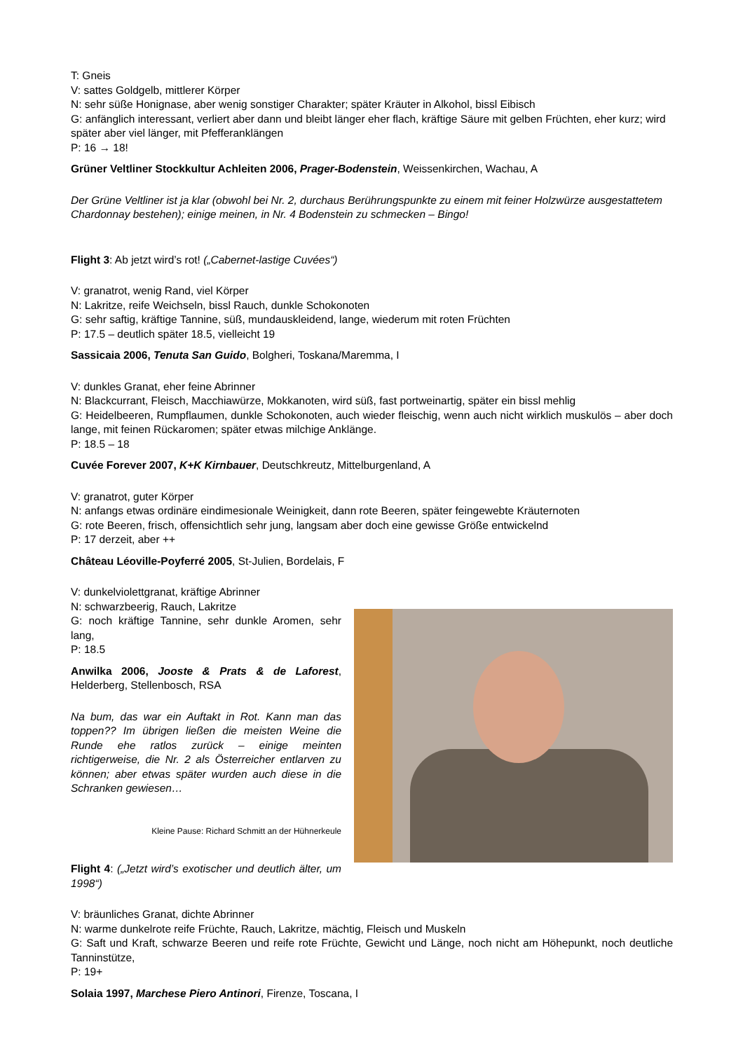T: Gneis
V: sattes Goldgelb, mittlerer Körper
N: sehr süße Honignase, aber wenig sonstiger Charakter; später Kräuter in Alkohol, bissl Eibisch
G: anfänglich interessant, verliert aber dann und bleibt länger eher flach, kräftige Säure mit gelben Früchten, eher kurz; wird später aber viel länger, mit Pfefferanklängen
P: 16 → 18!
Grüner Veltliner Stockkultur Achleiten 2006, Prager-Bodenstein, Weissenkirchen, Wachau, A
Der Grüne Veltliner ist ja klar (obwohl bei Nr. 2, durchaus Berührungspunkte zu einem mit feiner Holzwürze ausgestattetem Chardonnay bestehen); einige meinen, in Nr. 4 Bodenstein zu schmecken – Bingo!
Flight 3: Ab jetzt wird’s rot! („Cabernet-lastige Cuvées“)
V: granatrot, wenig Rand, viel Körper
N: Lakritze, reife Weichseln, bissl Rauch, dunkle Schokonoten
G: sehr saftig, kräftige Tannine, süß, mundauskleidend, lange, wiederum mit roten Früchten
P: 17.5 – deutlich später 18.5, vielleicht 19
Sassicaia 2006, Tenuta San Guido, Bolgheri, Toskana/Maremma, I
V: dunkles Granat, eher feine Abrinner
N: Blackcurrant, Fleisch, Macchiawürze, Mokkanoten, wird süß, fast portweinartig, später ein bissl mehlig
G: Heidelbeeren, Rumpflaumen, dunkle Schokonoten, auch wieder fleischig, wenn auch nicht wirklich muskulös – aber doch lange, mit feinen Rückaromen; später etwas milchige Anklänge.
P: 18.5 – 18
Cuvée Forever 2007, K+K Kirnbauer, Deutschkreutz, Mittelburgenland, A
V: granatrot, guter Körper
N: anfangs etwas ordinäre eindimesionale Weinigkeit, dann rote Beeren, später feingewebte Kräuternoten
G: rote Beeren, frisch, offensichtlich sehr jung, langsam aber doch eine gewisse Größe entwickelnd
P: 17 derzeit, aber ++
Château Léoville-Poyferré 2005, St-Julien, Bordelais, F
V: dunkelviolettgranat, kräftige Abrinner
N: schwarzbeerig, Rauch, Lakritze
G: noch kräftige Tannine, sehr dunkle Aromen, sehr lang,
P: 18.5
Anwilka 2006, Jooste & Prats & de Laforest, Helderberg, Stellenbosch, RSA
Na bum, das war ein Auftakt in Rot. Kann man das toppen?? Im übrigen ließen die meisten Weine die Runde ehe ratlos zurück – einige meinten richtigerweise, die Nr. 2 als Österreicher entlarven zu können; aber etwas später wurden auch diese in die Schranken gewiesen…
Kleine Pause: Richard Schmitt an der Hühnerkeule
Flight 4: („Jetzt wird’s exotischer und deutlich älter, um 1998“)
V: bräunliches Granat, dichte Abrinner
N: warme dunkelrote reife Früchte, Rauch, Lakritze, mächtig, Fleisch und Muskeln
G: Saft und Kraft, schwarze Beeren und reife rote Früchte, Gewicht und Länge, noch nicht am Höhepunkt, noch deutliche Tanninstütze,
P: 19+
Solaia 1997, Marchese Piero Antinori, Firenze, Toscana, I